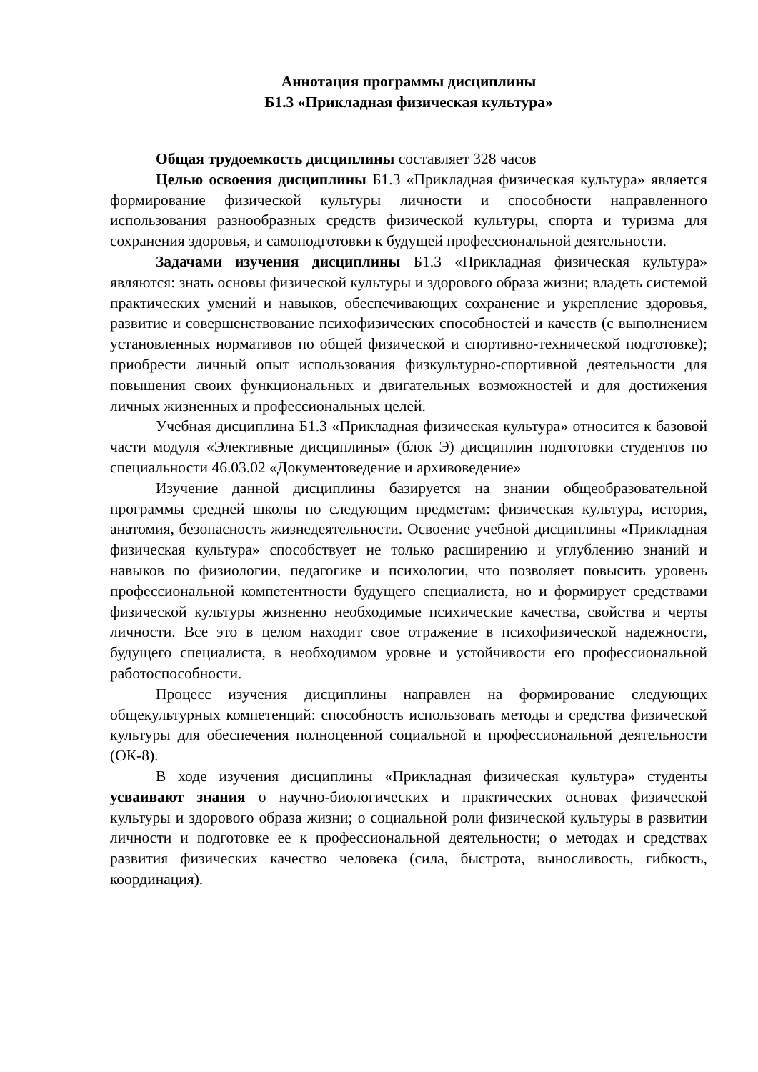Аннотация программы дисциплины
Б1.3 «Прикладная физическая культура»
Общая трудоемкость дисциплины составляет 328 часов
Целью освоения дисциплины Б1.3 «Прикладная физическая культура» является формирование физической культуры личности и способности направленного использования разнообразных средств физической культуры, спорта и туризма для сохранения здоровья, и самоподготовки к будущей профессиональной деятельности.
Задачами изучения дисциплины Б1.3 «Прикладная физическая культура» являются: знать основы физической культуры и здорового образа жизни; владеть системой практических умений и навыков, обеспечивающих сохранение и укрепление здоровья, развитие и совершенствование психофизических способностей и качеств (с выполнением установленных нормативов по общей физической и спортивно-технической подготовке); приобрести личный опыт использования физкультурно-спортивной деятельности для повышения своих функциональных и двигательных возможностей и для достижения личных жизненных и профессиональных целей.
Учебная дисциплина Б1.3 «Прикладная физическая культура» относится к базовой части модуля «Элективные дисциплины» (блок Э) дисциплин подготовки студентов по специальности 46.03.02 «Документоведение и архивоведение»
Изучение данной дисциплины базируется на знании общеобразовательной программы средней школы по следующим предметам: физическая культура, история, анатомия, безопасность жизнедеятельности. Освоение учебной дисциплины «Прикладная физическая культура» способствует не только расширению и углублению знаний и навыков по физиологии, педагогике и психологии, что позволяет повысить уровень профессиональной компетентности будущего специалиста, но и формирует средствами физической культуры жизненно необходимые психические качества, свойства и черты личности. Все это в целом находит свое отражение в психофизической надежности, будущего специалиста, в необходимом уровне и устойчивости его профессиональной работоспособности.
Процесс изучения дисциплины направлен на формирование следующих общекультурных компетенций: способность использовать методы и средства физической культуры для обеспечения полноценной социальной и профессиональной деятельности (ОК-8).
В ходе изучения дисциплины «Прикладная физическая культура» студенты усваивают знания о научно-биологических и практических основах физической культуры и здорового образа жизни; о социальной роли физической культуры в развитии личности и подготовке ее к профессиональной деятельности; о методах и средствах развития физических качество человека (сила, быстрота, выносливость, гибкость, координация).